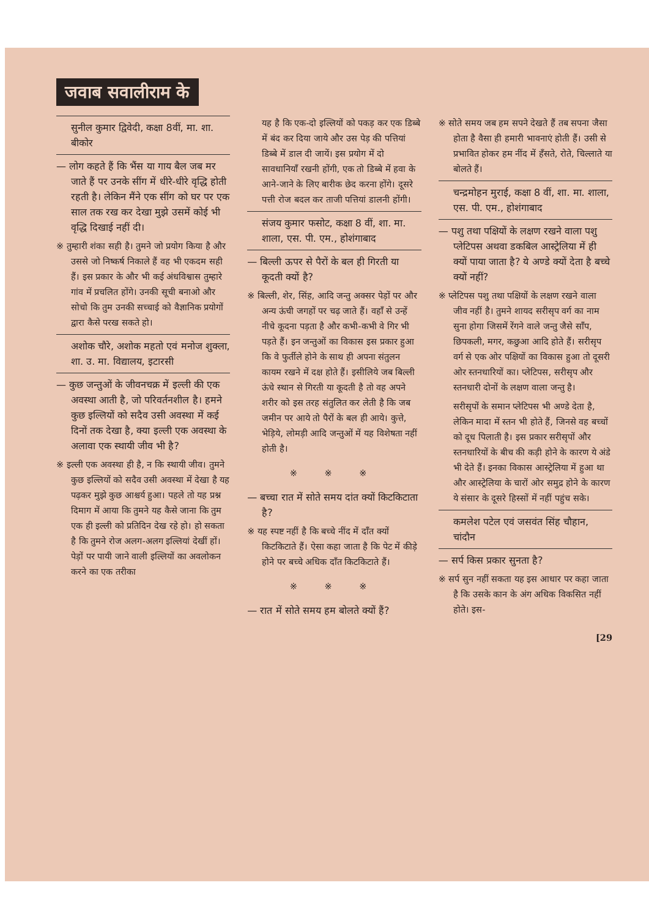जवाब सवालीराम के
सुनील कुमार द्विवेदी, कक्षा 8वीं, मा. शा. बीकोर
— लोग कहते हैं कि भैंस या गाय बैल जब मर जाते हैं पर उनके सींग में धीरे-धीरे वृद्धि होती रहती है। लेकिन मैंने एक सींग को घर पर एक साल तक रख कर देखा मुझे उसमें कोई भी वृद्धि दिखाई नहीं दी।
※ तुम्हारी शंका सही है। तुमने जो प्रयोग किया है और उससे जो निष्कर्ष निकाले हैं वह भी एकदम सही हैं। इस प्रकार के और भी कई अंधविश्वास तुम्हारे गांव में प्रचलित होंगे। उनकी सूची बनाओ और सोचो कि तुम उनकी सच्चाई को वैज्ञानिक प्रयोगों द्वारा कैसे परख सकते हो।
अशोक चौरे, अशोक महतो एवं मनोज शुक्ला, शा. उ. मा. विद्यालय, इटारसी
— कुछ जन्तुओं के जीवनचक्र में इल्ली की एक अवस्था आती है, जो परिवर्तनशील है। हमने कुछ इल्लियों को सदैव उसी अवस्था में कई दिनों तक देखा है, क्या इल्ली एक अवस्था के अलावा एक स्थायी जीव भी है?
※ इल्ली एक अवस्था ही है, न कि स्थायी जीव। तुमने कुछ इल्लियों को सदैव उसी अवस्था में देखा है यह पढ़कर मुझे कुछ आश्चर्य हुआ। पहले तो यह प्रश्न दिमाग में आया कि तुमने यह कैसे जाना कि तुम एक ही इल्ली को प्रतिदिन देख रहे हो। हो सकता है कि तुमने रोज अलग-अलग इल्लियां देखीं हों। पेड़ों पर पायी जाने वाली इल्लियों का अवलोकन करने का एक तरीका
यह है कि एक-दो इल्लियों को पकड़ कर एक डिब्बे में बंद कर दिया जाये और उस पेड़ की पत्तियां डिब्बे में डाल दी जायें। इस प्रयोग में दो सावधानियाँ रखनी होंगी, एक तो डिब्बे में हवा के आने-जाने के लिए बारीक छेद करना होंगे। दूसरे पत्ती रोज बदल कर ताजी पत्तियां डालनी होंगी।
संजय कुमार फसोट, कक्षा 8 वीं, शा. मा. शाला, एस. पी. एम., होशंगाबाद
— बिल्ली ऊपर से पैरों के बल ही गिरती या कूदती क्यों है?
※ बिल्ली, शेर, सिंह, आदि जन्तु अक्सर पेड़ों पर और अन्य ऊंची जगहों पर चढ़ जाते हैं। वहाँ से उन्हें नीचे कूदना पड़ता है और कभी-कभी वे गिर भी पड़ते हैं। इन जन्तुओं का विकास इस प्रकार हुआ कि वे फुर्तीले होने के साथ ही अपना संतुलन कायम रखने में दक्ष होते हैं। इसीलिये जब बिल्ली ऊंचे स्थान से गिरती या कूदती है तो वह अपने शरीर को इस तरह संतुलित कर लेती है कि जब जमीन पर आये तो पैरों के बल ही आये। कुत्ते, भेड़िये, लोमड़ी आदि जन्तुओं में यह विशेषता नहीं होती है।
※ ※ ※
— बच्चा रात में सोते समय दांत क्यों किटकिटाता है?
※ यह स्पष्ट नहीं है कि बच्चे नींद में दाँत क्यों किटकिटाते हैं। ऐसा कहा जाता है कि पेट में कीड़े होने पर बच्चे अधिक दाँत किटकिटाते हैं।
※ ※ ※
— रात में सोते समय हम बोलते क्यों हैं?
※ सोते समय जब हम सपने देखते हैं तब सपना जैसा होता है वैसा ही हमारी भावनाएं होती हैं। उसी से प्रभावित होकर हम नींद में हँसते, रोते, चिल्लाते या बोलते हैं।
चन्द्रमोहन मुराई, कक्षा 8 वीं, शा. मा. शाला, एस. पी. एम., होशंगाबाद
— पशु तथा पक्षियों के लक्षण रखने वाला पशु प्लेटिपस अथवा डकबिल आस्ट्रेलिया में ही क्यों पाया जाता है? ये अण्डे क्यों देता है बच्चे क्यों नहीं?
※ प्लेटिपस पशु तथा पक्षियों के लक्षण रखने वाला जीव नहीं है। तुमने शायद सरीसृप वर्ग का नाम सुना होगा जिसमें रेंगने वाले जन्तु जैसे साँप, छिपकली, मगर, कछुआ आदि होते हैं। सरीसृप वर्ग से एक ओर पक्षियों का विकास हुआ तो दूसरी ओर स्तनधारियों का। प्लेटिपस, सरीसृप और स्तनधारी दोनों के लक्षण वाला जन्तु है।
सरीसृपों के समान प्लेटिपस भी अण्डे देता है, लेकिन मादा में स्तन भी होते हैं, जिनसे वह बच्चों को दूध पिलाती है। इस प्रकार सरीसृपों और स्तनधारियों के बीच की कड़ी होने के कारण ये अंडे भी देते हैं। इनका विकास आस्ट्रेलिया में हुआ था और आस्ट्रेलिया के चारों ओर समुद्र होने के कारण ये संसार के दूसरे हिस्सों में नहीं पहुंच सके।
कमलेश पटेल एवं जसवंत सिंह चौहान, चांदौन
— सर्प किस प्रकार सुनता है?
※ सर्प सुन नहीं सकता यह इस आधार पर कहा जाता है कि उसके कान के अंग अधिक विकसित नहीं होते। इस-
[29